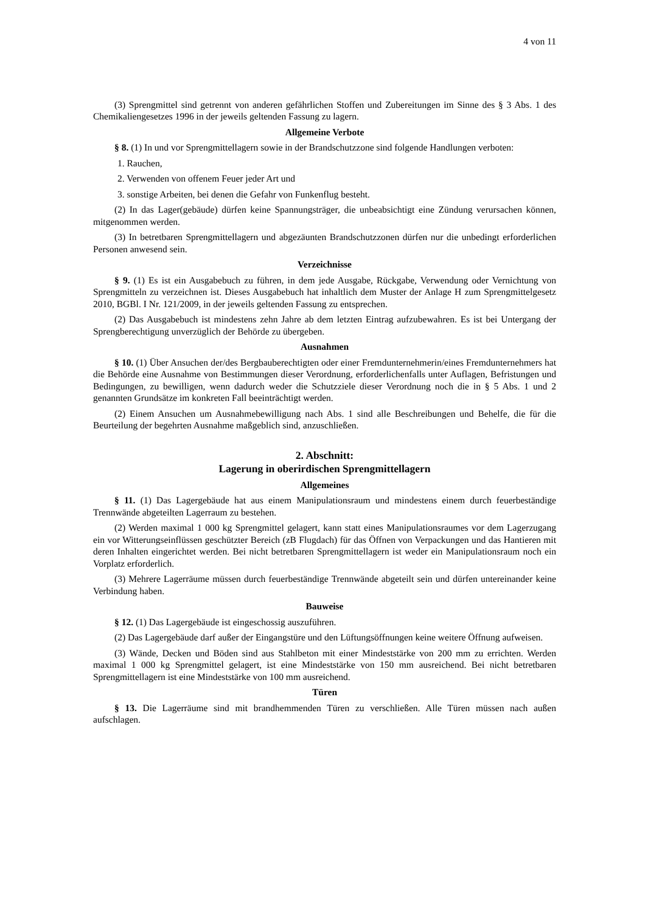4 von 11
(3) Sprengmittel sind getrennt von anderen gefährlichen Stoffen und Zubereitungen im Sinne des § 3 Abs. 1 des Chemikaliengesetzes 1996 in der jeweils geltenden Fassung zu lagern.
Allgemeine Verbote
§ 8. (1) In und vor Sprengmittellagern sowie in der Brandschutzzone sind folgende Handlungen verboten:
1. Rauchen,
2. Verwenden von offenem Feuer jeder Art und
3. sonstige Arbeiten, bei denen die Gefahr von Funkenflug besteht.
(2) In das Lager(gebäude) dürfen keine Spannungsträger, die unbeabsichtigt eine Zündung verursachen können, mitgenommen werden.
(3) In betretbaren Sprengmittellagern und abgezäunten Brandschutzzonen dürfen nur die unbedingt erforderlichen Personen anwesend sein.
Verzeichnisse
§ 9. (1) Es ist ein Ausgabebuch zu führen, in dem jede Ausgabe, Rückgabe, Verwendung oder Vernichtung von Sprengmitteln zu verzeichnen ist. Dieses Ausgabebuch hat inhaltlich dem Muster der Anlage H zum Sprengmittelgesetz 2010, BGBl. I Nr. 121/2009, in der jeweils geltenden Fassung zu entsprechen.
(2) Das Ausgabebuch ist mindestens zehn Jahre ab dem letzten Eintrag aufzubewahren. Es ist bei Untergang der Sprengberechtigung unverzüglich der Behörde zu übergeben.
Ausnahmen
§ 10. (1) Über Ansuchen der/des Bergbauberechtigten oder einer Fremdunternehmerin/eines Fremdunternehmers hat die Behörde eine Ausnahme von Bestimmungen dieser Verordnung, erforderlichenfalls unter Auflagen, Befristungen und Bedingungen, zu bewilligen, wenn dadurch weder die Schutzziele dieser Verordnung noch die in § 5 Abs. 1 und 2 genannten Grundsätze im konkreten Fall beeinträchtigt werden.
(2) Einem Ansuchen um Ausnahmebewilligung nach Abs. 1 sind alle Beschreibungen und Behelfe, die für die Beurteilung der begehrten Ausnahme maßgeblich sind, anzuschließen.
2. Abschnitt:
Lagerung in oberirdischen Sprengmittellagern
Allgemeines
§ 11. (1) Das Lagergebäude hat aus einem Manipulationsraum und mindestens einem durch feuerbeständige Trennwände abgeteilten Lagerraum zu bestehen.
(2) Werden maximal 1 000 kg Sprengmittel gelagert, kann statt eines Manipulationsraumes vor dem Lagerzugang ein vor Witterungseinflüssen geschützter Bereich (zB Flugdach) für das Öffnen von Verpackungen und das Hantieren mit deren Inhalten eingerichtet werden. Bei nicht betretbaren Sprengmittellagern ist weder ein Manipulationsraum noch ein Vorplatz erforderlich.
(3) Mehrere Lagerräume müssen durch feuerbeständige Trennwände abgeteilt sein und dürfen untereinander keine Verbindung haben.
Bauweise
§ 12. (1) Das Lagergebäude ist eingeschossig auszuführen.
(2) Das Lagergebäude darf außer der Eingangstüre und den Lüftungsöffnungen keine weitere Öffnung aufweisen.
(3) Wände, Decken und Böden sind aus Stahlbeton mit einer Mindeststärke von 200 mm zu errichten. Werden maximal 1 000 kg Sprengmittel gelagert, ist eine Mindeststärke von 150 mm ausreichend. Bei nicht betretbaren Sprengmittellagern ist eine Mindeststärke von 100 mm ausreichend.
Türen
§ 13. Die Lagerräume sind mit brandhemmenden Türen zu verschließen. Alle Türen müssen nach außen aufschlagen.